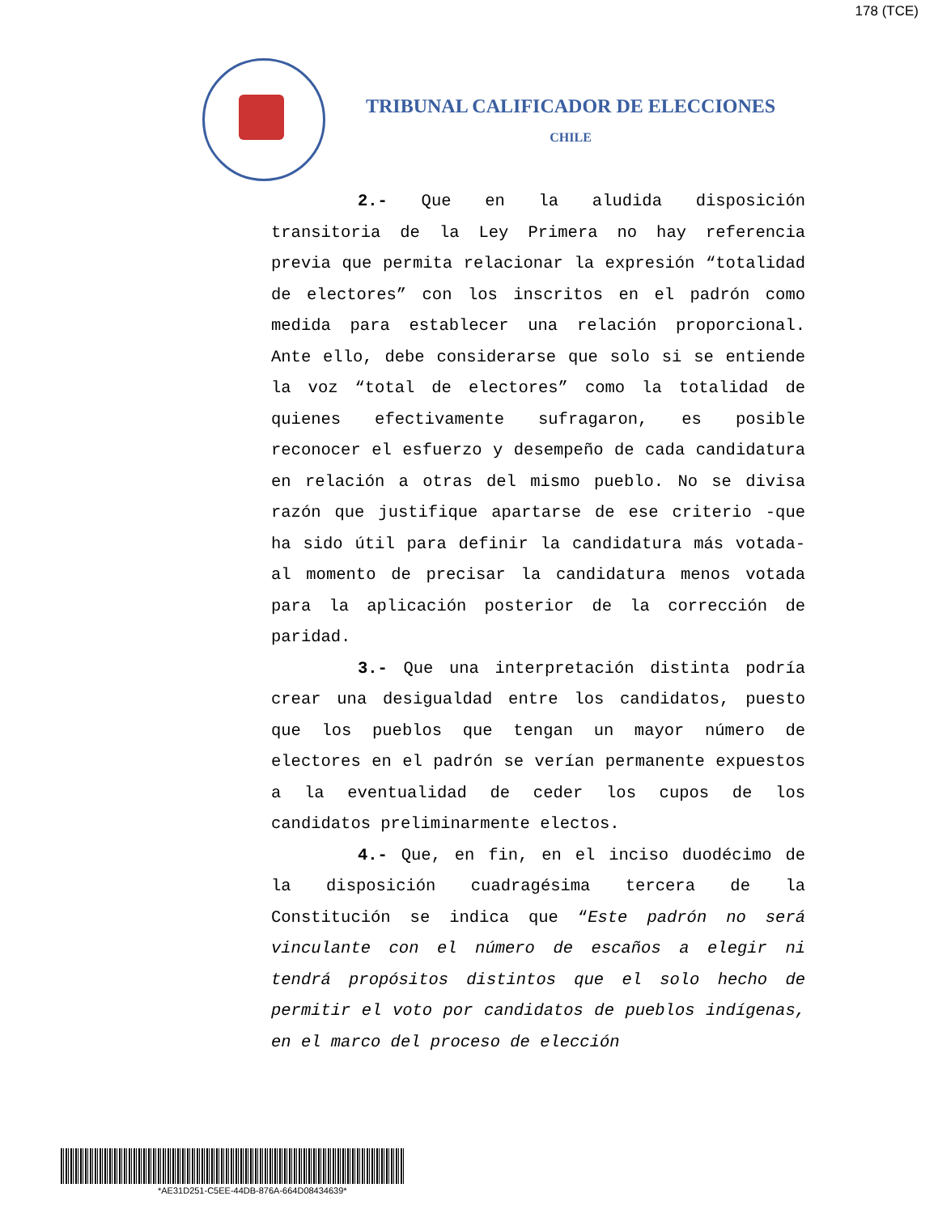178 (TCE)
TRIBUNAL CALIFICADOR DE ELECCIONES
CHILE
2.- Que en la aludida disposición transitoria de la Ley Primera no hay referencia previa que permita relacionar la expresión “totalidad de electores” con los inscritos en el padrón como medida para establecer una relación proporcional. Ante ello, debe considerarse que solo si se entiende la voz “total de electores” como la totalidad de quienes efectivamente sufragaron, es posible reconocer el esfuerzo y desempeño de cada candidatura en relación a otras del mismo pueblo. No se divisa razón que justifique apartarse de ese criterio -que ha sido útil para definir la candidatura más votada- al momento de precisar la candidatura menos votada para la aplicación posterior de la corrección de paridad.
3.- Que una interpretación distinta podría crear una desigualdad entre los candidatos, puesto que los pueblos que tengan un mayor número de electores en el padrón se verían permanente expuestos a la eventualidad de ceder los cupos de los candidatos preliminarmente electos.
4.- Que, en fin, en el inciso duodécimo de la disposición cuadragésima tercera de la Constitución se indica que “Este padrón no será vinculante con el número de escaños a elegir ni tendrá propósitos distintos que el solo hecho de permitir el voto por candidatos de pueblos indígenas, en el marco del proceso de elección
*AE31D251-C5EE-44DB-876A-664D08434639*